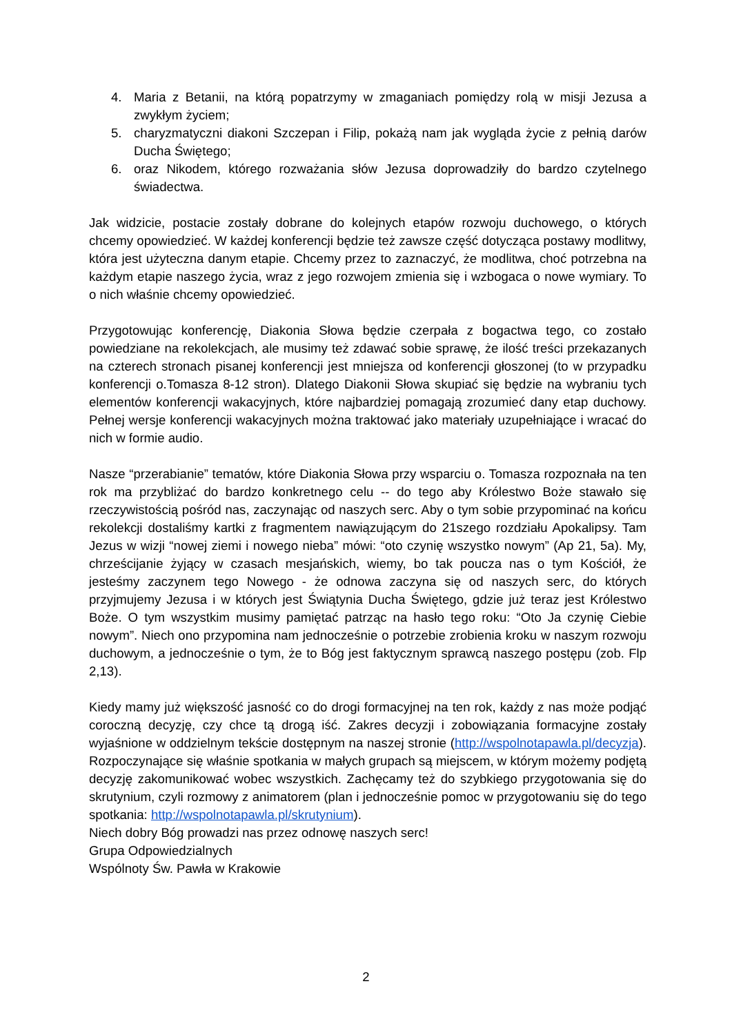4. Maria z Betanii, na którą popatrzymy w zmaganiach pomiędzy rolą w misji Jezusa a zwykłym życiem;
5. charyzmatyczni diakoni Szczepan i Filip, pokażą nam jak wygląda życie z pełnią darów Ducha Świętego;
6. oraz Nikodem, którego rozważania słów Jezusa doprowadziły do bardzo czytelnego świadectwa.
Jak widzicie, postacie zostały dobrane do kolejnych etapów rozwoju duchowego, o których chcemy opowiedzieć. W każdej konferencji będzie też zawsze część dotycząca postawy modlitwy, która jest użyteczna danym etapie. Chcemy przez to zaznaczyć, że modlitwa, choć potrzebna na każdym etapie naszego życia, wraz z jego rozwojem zmienia się i wzbogaca o nowe wymiary. To o nich właśnie chcemy opowiedzieć.
Przygotowując konferencję, Diakonia Słowa będzie czerpała z bogactwa tego, co zostało powiedziane na rekolekcjach, ale musimy też zdawać sobie sprawę, że ilość treści przekazanych na czterech stronach pisanej konferencji jest mniejsza od konferencji głoszonej (to w przypadku konferencji o.Tomasza 8-12 stron). Dlatego Diakonii Słowa skupiać się będzie na wybraniu tych elementów konferencji wakacyjnych, które najbardziej pomagają zrozumieć dany etap duchowy. Pełnej wersje konferencji wakacyjnych można traktować jako materiały uzupełniające i wracać do nich w formie audio.
Nasze “przerabianie” tematów, które Diakonia Słowa przy wsparciu o. Tomasza rozpoznała na ten rok ma przybliżać do bardzo konkretnego celu -- do tego aby Królestwo Boże stawało się rzeczywistością pośród nas, zaczynając od naszych serc. Aby o tym sobie przypominać na końcu rekolekcji dostaliśmy kartki z fragmentem nawiązującym do 21szego rozdziału Apokalipsy. Tam Jezus w wizji “nowej ziemi i nowego nieba” mówi: “oto czynię wszystko nowym” (Ap 21, 5a). My, chrześcijanie żyjący w czasach mesjańskich, wiemy, bo tak poucza nas o tym Kościół, że jesteśmy zaczynem tego Nowego - że odnowa zaczyna się od naszych serc, do których przyjmujemy Jezusa i w których jest Świątynia Ducha Świętego, gdzie już teraz jest Królestwo Boże. O tym wszystkim musimy pamiętać patrząc na hasło tego roku: “Oto Ja czynię Ciebie nowym”. Niech ono przypomina nam jednocześnie o potrzebie zrobienia kroku w naszym rozwoju duchowym, a jednocześnie o tym, że to Bóg jest faktycznym sprawcą naszego postępu (zob. Flp 2,13).
Kiedy mamy już większość jasność co do drogi formacyjnej na ten rok, każdy z nas może podjąć coroczną decyzję, czy chce tą drogą iść. Zakres decyzji i zobowiązania formacyjne zostały wyjaśnione w oddzielnym tekście dostępnym na naszej stronie (http://wspolnotapawla.pl/decyzja). Rozpoczynające się właśnie spotkania w małych grupach są miejscem, w którym możemy podjętą decyzję zakomunikować wobec wszystkich. Zachęcamy też do szybkiego przygotowania się do skrutynium, czyli rozmowy z animatorem (plan i jednocześnie pomoc w przygotowaniu się do tego spotkania: http://wspolnotapawla.pl/skrutynium).
Niech dobry Bóg prowadzi nas przez odnowę naszych serc!
Grupa Odpowiedzialnych
Wspólnoty Św. Pawła w Krakowie
2